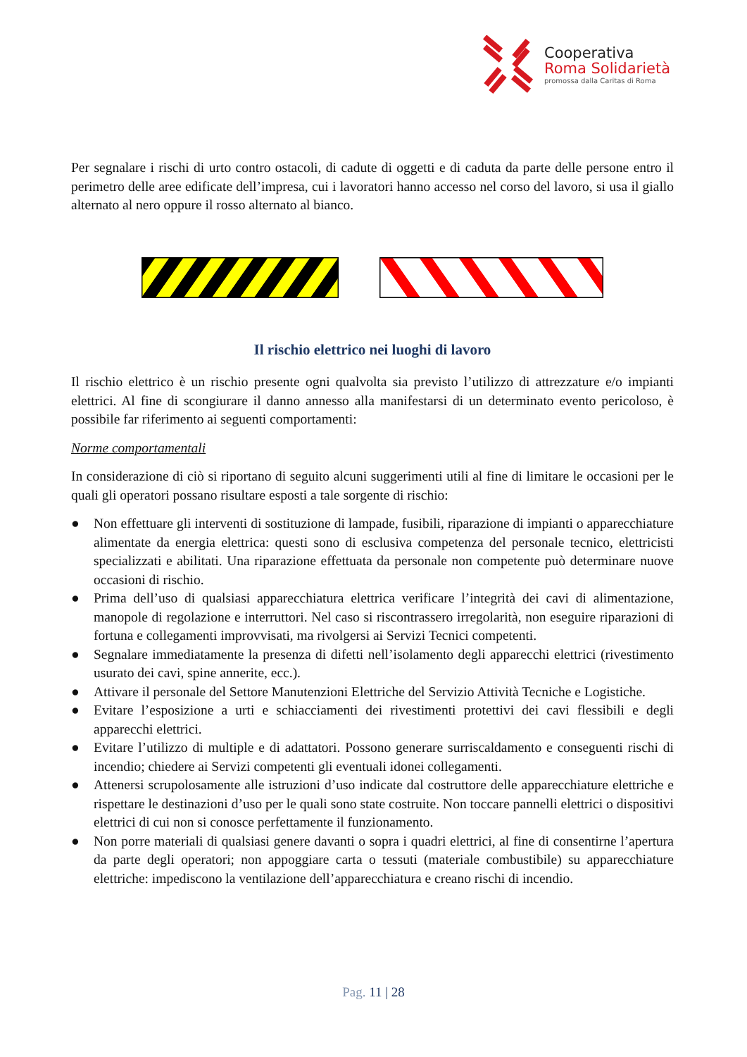Cooperativa
Roma Solidarietà
promossa dalla Caritas di Roma
Per segnalare i rischi di urto contro ostacoli, di cadute di oggetti e di caduta da parte delle persone entro il perimetro delle aree edificate dell’impresa, cui i lavoratori hanno accesso nel corso del lavoro, si usa il giallo alternato al nero oppure il rosso alternato al bianco.
Il rischio elettrico nei luoghi di lavoro
Il rischio elettrico è un rischio presente ogni qualvolta sia previsto l’utilizzo di attrezzature e/o impianti elettrici. Al fine di scongiurare il danno annesso alla manifestarsi di un determinato evento pericoloso, è possibile far riferimento ai seguenti comportamenti:
Norme comportamentali
In considerazione di ciò si riportano di seguito alcuni suggerimenti utili al fine di limitare le occasioni per le quali gli operatori possano risultare esposti a tale sorgente di rischio:
● Non effettuare gli interventi di sostituzione di lampade, fusibili, riparazione di impianti o apparecchiature alimentate da energia elettrica: questi sono di esclusiva competenza del personale tecnico, elettricisti specializzati e abilitati. Una riparazione effettuata da personale non competente può determinare nuove occasioni di rischio.
● Prima dell’uso di qualsiasi apparecchiatura elettrica verificare l’integrità dei cavi di alimentazione, manopole di regolazione e interruttori. Nel caso si riscontrassero irregolarità, non eseguire riparazioni di fortuna e collegamenti improvvisati, ma rivolgersi ai Servizi Tecnici competenti.
● Segnalare immediatamente la presenza di difetti nell’isolamento degli apparecchi elettrici (rivestimento usurato dei cavi, spine annerite, ecc.).
● Attivare il personale del Settore Manutenzioni Elettriche del Servizio Attività Tecniche e Logistiche.
● Evitare l’esposizione a urti e schiacciamenti dei rivestimenti protettivi dei cavi flessibili e degli apparecchi elettrici.
● Evitare l’utilizzo di multiple e di adattatori. Possono generare surriscaldamento e conseguenti rischi di incendio; chiedere ai Servizi competenti gli eventuali idonei collegamenti.
● Attenersi scrupolosamente alle istruzioni d’uso indicate dal costruttore delle apparecchiature elettriche e rispettare le destinazioni d’uso per le quali sono state costruite. Non toccare pannelli elettrici o dispositivi elettrici di cui non si conosce perfettamente il funzionamento.
● Non porre materiali di qualsiasi genere davanti o sopra i quadri elettrici, al fine di consentirne l’apertura da parte degli operatori; non appoggiare carta o tessuti (materiale combustibile) su apparecchiature elettriche: impediscono la ventilazione dell’apparecchiatura e creano rischi di incendio.
Pag. 11 | 28